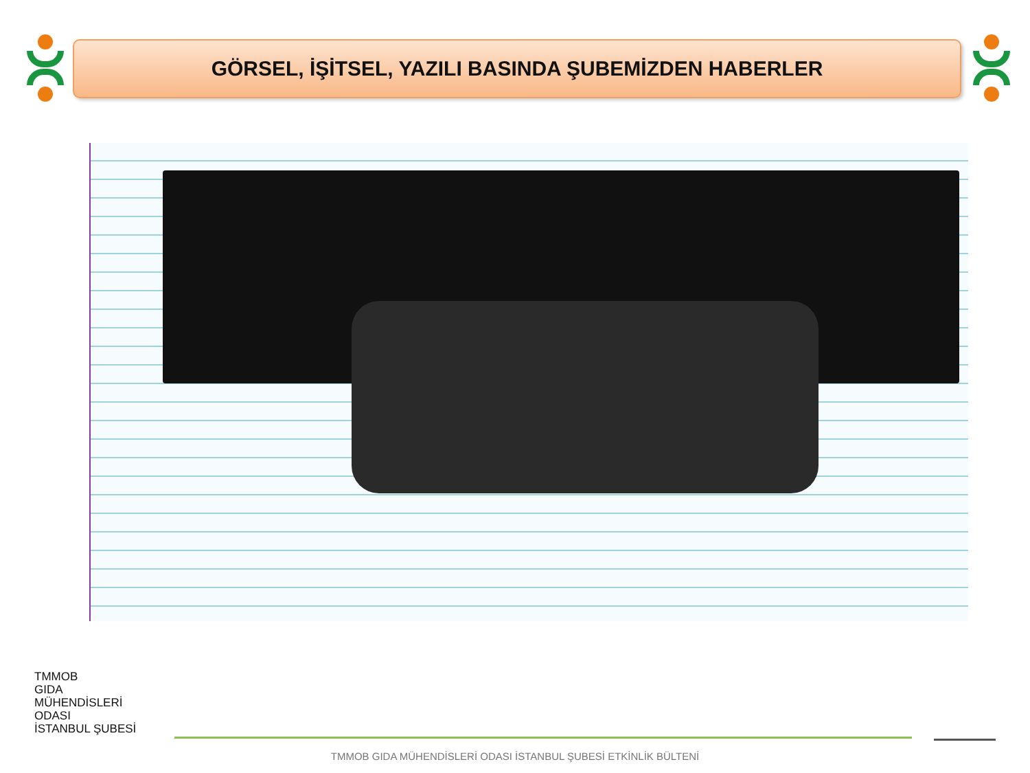GÖRSEL, İŞİTSEL, YAZILI BASINDA ŞUBEMİZDEN HABERLER
TMMOB
GIDA
MÜHENDİSLERİ
ODASI
İSTANBUL ŞUBESİ
TMMOB GIDA MÜHENDİSLERİ ODASI İSTANBUL ŞUBESİ ETKİNLİK BÜLTENİ